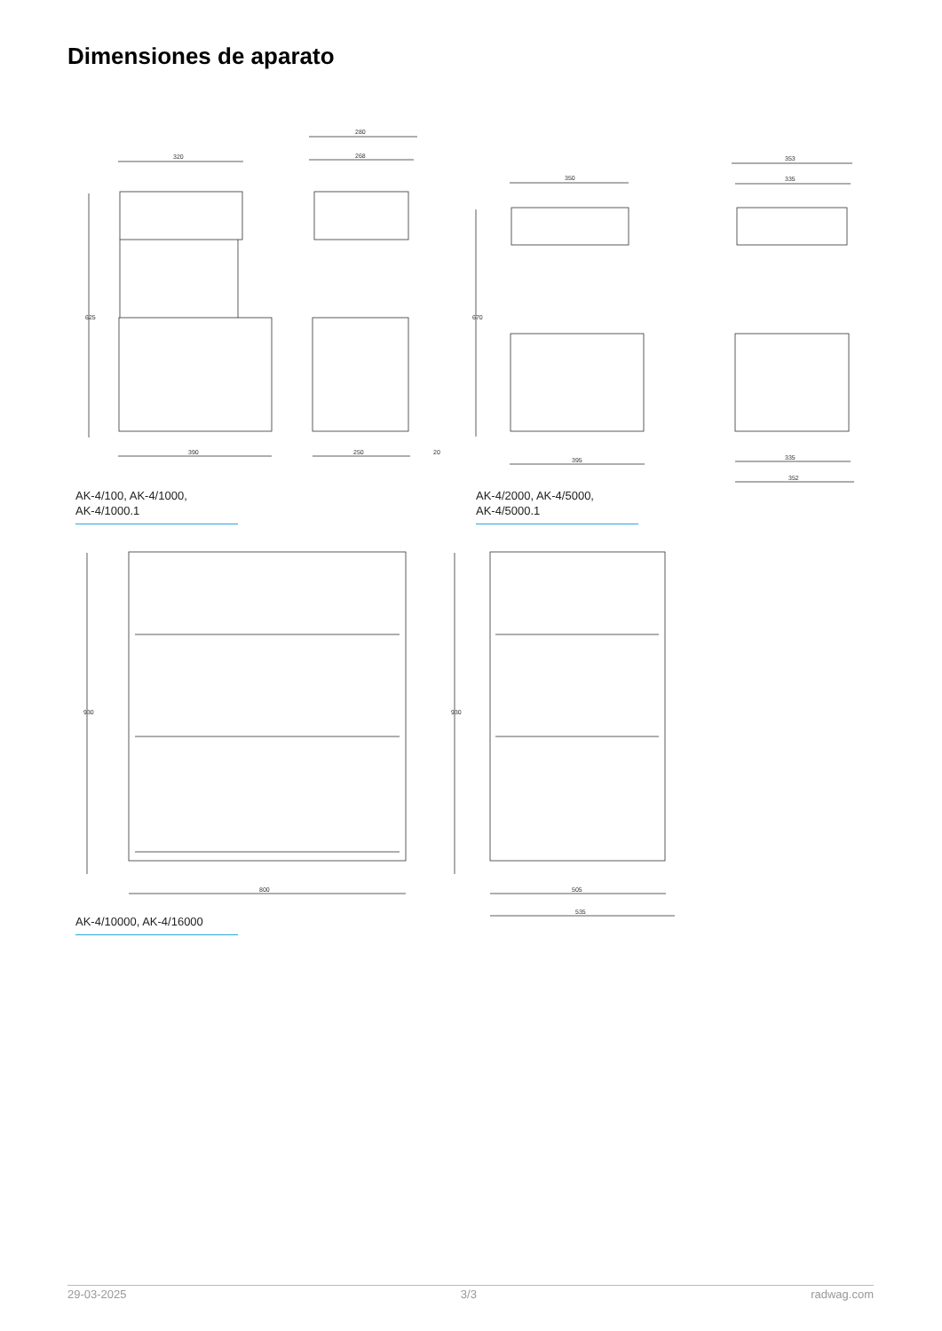Dimensiones de aparato
320
390
625
280
268
250
20
350
395
670
353
335
335
352
AK-4/100, AK-4/1000,
AK-4/1000.1
AK-4/2000, AK-4/5000,
AK-4/5000.1
800
930
505
535
930
AK-4/10000, AK-4/16000
29-03-2025 3/3 radwag.com